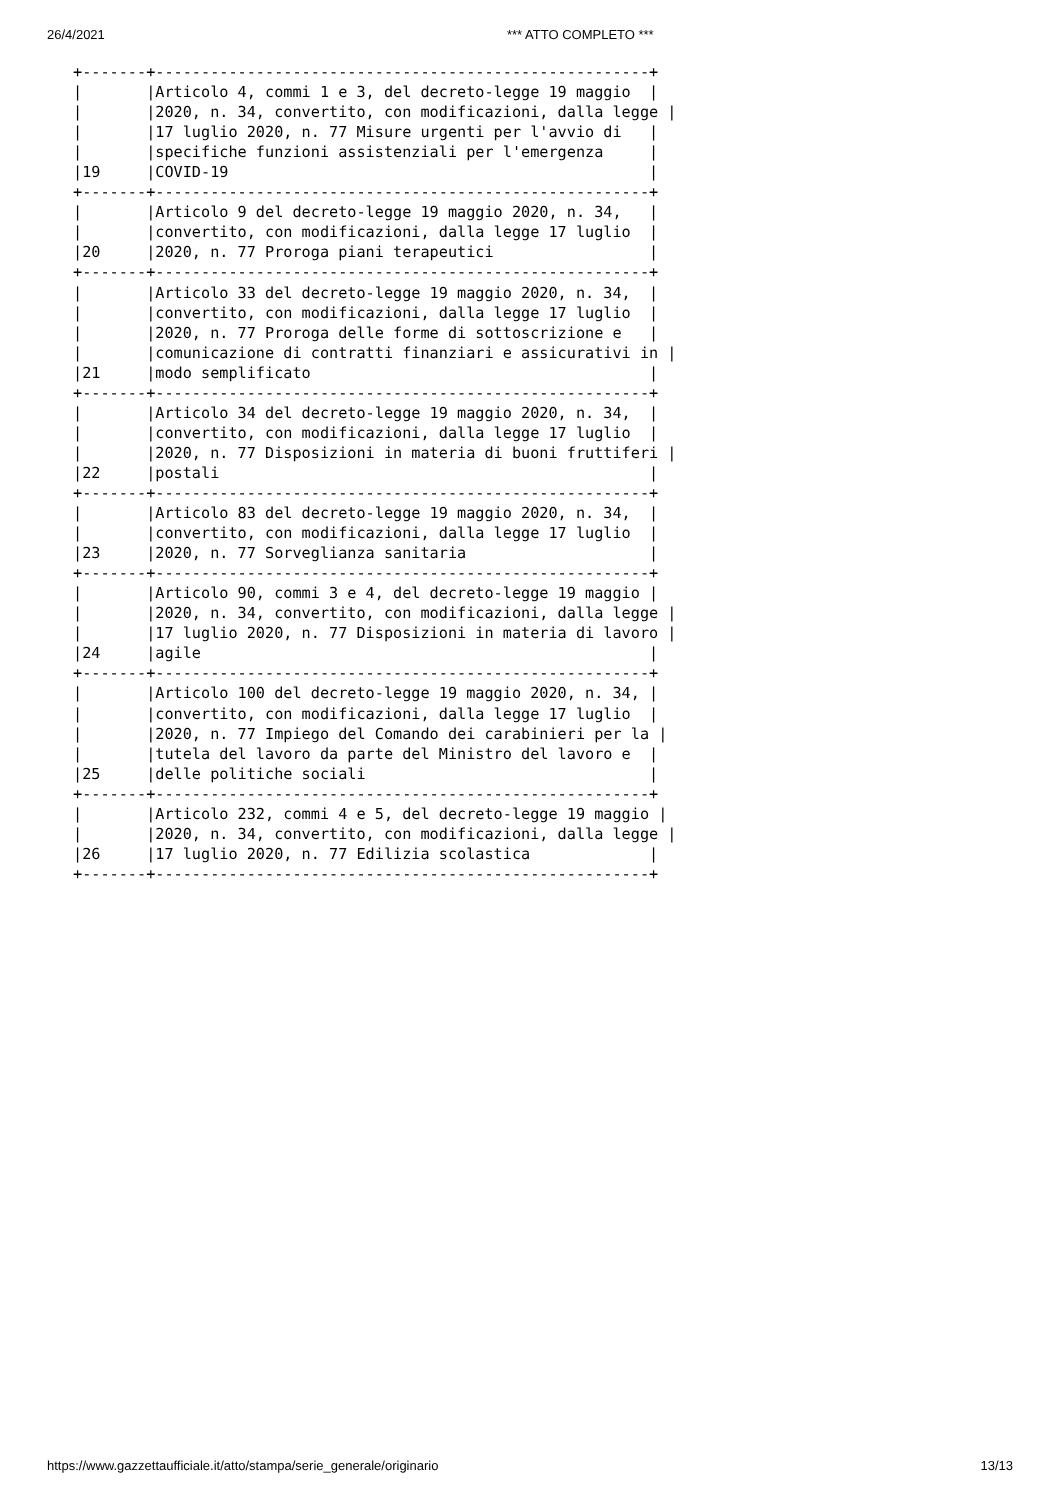26/4/2021 *** ATTO COMPLETO ***
+-------+------------------------------------------------------+
|       |Articolo 4, commi 1 e 3, del decreto-legge 19 maggio  |
|       |2020, n. 34, convertito, con modificazioni, dalla legge |
|       |17 luglio 2020, n. 77 Misure urgenti per l'avvio di   |
|       |specifiche funzioni assistenziali per l'emergenza     |
|19     |COVID-19                                              |
+-------+------------------------------------------------------+
|       |Articolo 9 del decreto-legge 19 maggio 2020, n. 34,   |
|       |convertito, con modificazioni, dalla legge 17 luglio  |
|20     |2020, n. 77 Proroga piani terapeutici                 |
+-------+------------------------------------------------------+
|       |Articolo 33 del decreto-legge 19 maggio 2020, n. 34,  |
|       |convertito, con modificazioni, dalla legge 17 luglio  |
|       |2020, n. 77 Proroga delle forme di sottoscrizione e   |
|       |comunicazione di contratti finanziari e assicurativi in |
|21     |modo semplificato                                     |
+-------+------------------------------------------------------+
|       |Articolo 34 del decreto-legge 19 maggio 2020, n. 34,  |
|       |convertito, con modificazioni, dalla legge 17 luglio  |
|       |2020, n. 77 Disposizioni in materia di buoni fruttiferi |
|22     |postali                                               |
+-------+------------------------------------------------------+
|       |Articolo 83 del decreto-legge 19 maggio 2020, n. 34,  |
|       |convertito, con modificazioni, dalla legge 17 luglio  |
|23     |2020, n. 77 Sorveglianza sanitaria                    |
+-------+------------------------------------------------------+
|       |Articolo 90, commi 3 e 4, del decreto-legge 19 maggio |
|       |2020, n. 34, convertito, con modificazioni, dalla legge |
|       |17 luglio 2020, n. 77 Disposizioni in materia di lavoro |
|24     |agile                                                 |
+-------+------------------------------------------------------+
|       |Articolo 100 del decreto-legge 19 maggio 2020, n. 34, |
|       |convertito, con modificazioni, dalla legge 17 luglio  |
|       |2020, n. 77 Impiego del Comando dei carabinieri per la |
|       |tutela del lavoro da parte del Ministro del lavoro e  |
|25     |delle politiche sociali                               |
+-------+------------------------------------------------------+
|       |Articolo 232, commi 4 e 5, del decreto-legge 19 maggio |
|       |2020, n. 34, convertito, con modificazioni, dalla legge |
|26     |17 luglio 2020, n. 77 Edilizia scolastica             |
+-------+------------------------------------------------------+
https://www.gazzettaufficiale.it/atto/stampa/serie_generale/originario 13/13